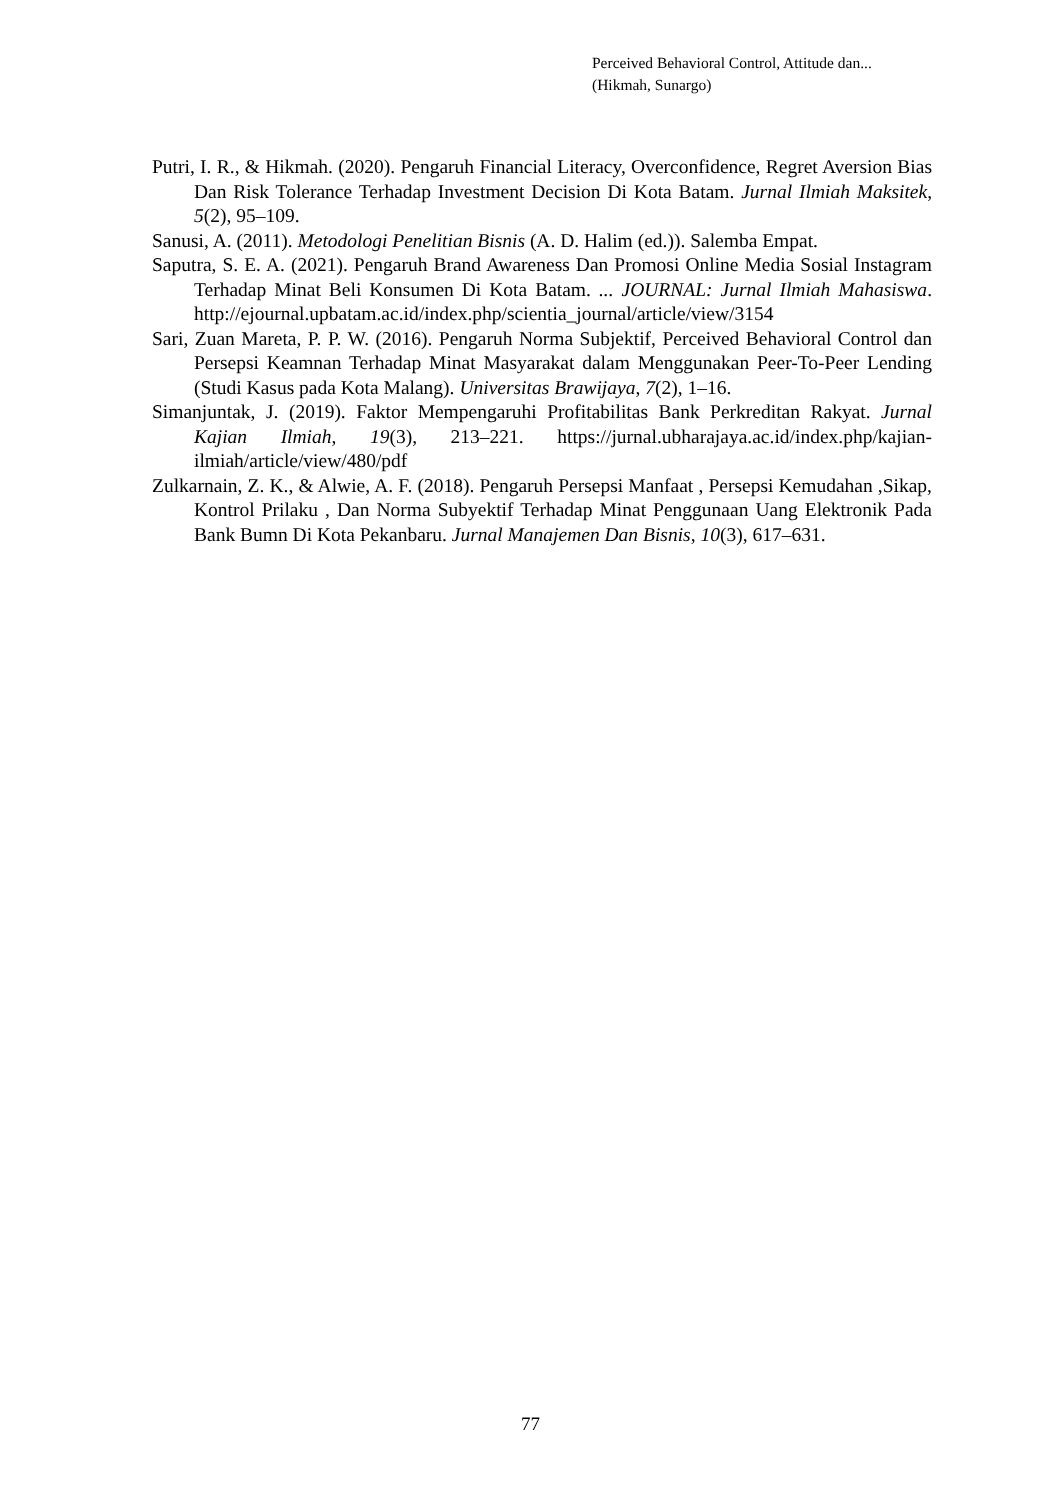Perceived Behavioral Control, Attitude dan...
(Hikmah, Sunargo)
Putri, I. R., & Hikmah. (2020). Pengaruh Financial Literacy, Overconfidence, Regret Aversion Bias Dan Risk Tolerance Terhadap Investment Decision Di Kota Batam. Jurnal Ilmiah Maksitek, 5(2), 95–109.
Sanusi, A. (2011). Metodologi Penelitian Bisnis (A. D. Halim (ed.)). Salemba Empat.
Saputra, S. E. A. (2021). Pengaruh Brand Awareness Dan Promosi Online Media Sosial Instagram Terhadap Minat Beli Konsumen Di Kota Batam. ... JOURNAL: Jurnal Ilmiah Mahasiswa. http://ejournal.upbatam.ac.id/index.php/scientia_journal/article/view/3154
Sari, Zuan Mareta, P. P. W. (2016). Pengaruh Norma Subjektif, Perceived Behavioral Control dan Persepsi Keamnan Terhadap Minat Masyarakat dalam Menggunakan Peer-To-Peer Lending (Studi Kasus pada Kota Malang). Universitas Brawijaya, 7(2), 1–16.
Simanjuntak, J. (2019). Faktor Mempengaruhi Profitabilitas Bank Perkreditan Rakyat. Jurnal Kajian Ilmiah, 19(3), 213–221. https://jurnal.ubharajaya.ac.id/index.php/kajian-ilmiah/article/view/480/pdf
Zulkarnain, Z. K., & Alwie, A. F. (2018). Pengaruh Persepsi Manfaat , Persepsi Kemudahan ,Sikap, Kontrol Prilaku , Dan Norma Subyektif Terhadap Minat Penggunaan Uang Elektronik Pada Bank Bumn Di Kota Pekanbaru. Jurnal Manajemen Dan Bisnis, 10(3), 617–631.
77